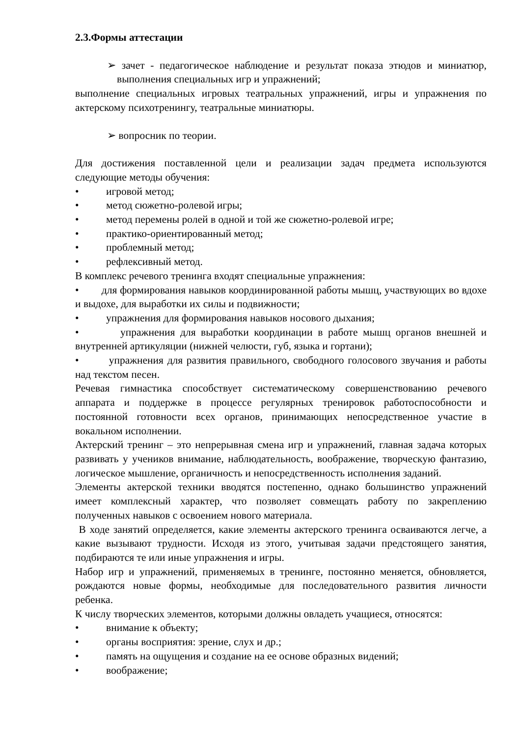2.3.Формы аттестации
➢ зачет - педагогическое наблюдение и результат показа этюдов и миниатюр, выполнения специальных игр и упражнений;
выполнение специальных игровых театральных упражнений, игры и упражнения по актерскому психотренингу, театральные миниатюры.
➢ вопросник по теории.
Для достижения поставленной цели и реализации задач предмета используются следующие методы обучения:
• игровой метод;
• метод сюжетно-ролевой игры;
• метод перемены ролей в одной и той же сюжетно-ролевой игре;
• практико-ориентированный метод;
• проблемный метод;
• рефлексивный метод.
В комплекс речевого тренинга входят специальные упражнения:
• для формирования навыков координированной работы мышц, участвующих во вдохе и выдохе, для выработки их силы и подвижности;
• упражнения для формирования навыков носового дыхания;
• упражнения для выработки координации в работе мышц органов внешней и внутренней артикуляции (нижней челюсти, губ, языка и гортани);
• упражнения для развития правильного, свободного голосового звучания и работы над текстом песен.
Речевая гимнастика способствует систематическому совершенствованию речевого аппарата и поддержке в процессе регулярных тренировок работоспособности и постоянной готовности всех органов, принимающих непосредственное участие в вокальном исполнении.
Актерский тренинг – это непрерывная смена игр и упражнений, главная задача которых развивать у учеников внимание, наблюдательность, воображение, творческую фантазию, логическое мышление, органичность и непосредственность исполнения заданий.
Элементы актерской техники вводятся постепенно, однако большинство упражнений имеет комплексный характер, что позволяет совмещать работу по закреплению полученных навыков с освоением нового материала.
В ходе занятий определяется, какие элементы актерского тренинга осваиваются легче, а какие вызывают трудности. Исходя из этого, учитывая задачи предстоящего занятия, подбираются те или иные упражнения и игры.
Набор игр и упражнений, применяемых в тренинге, постоянно меняется, обновляется, рождаются новые формы, необходимые для последовательного развития личности ребенка.
К числу творческих элементов, которыми должны овладеть учащиеся, относятся:
• внимание к объекту;
• органы восприятия: зрение, слух и др.;
• память на ощущения и создание на ее основе образных видений;
• воображение;